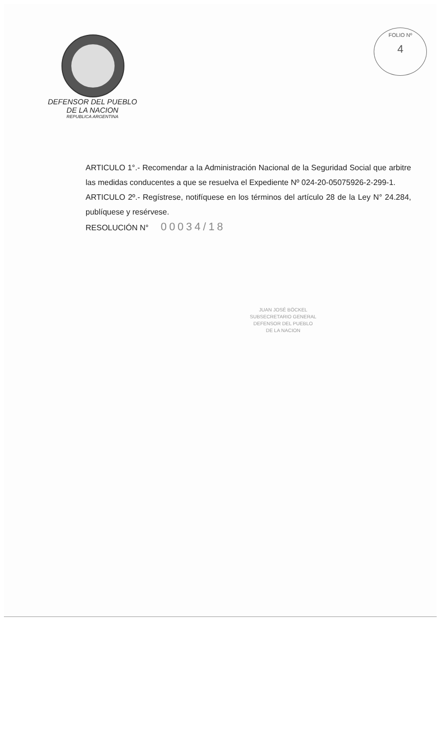DEFENSOR DEL PUEBLO
DE LA NACION
REPUBLICA ARGENTINA
FOLIO Nº
4
ARTICULO 1°.- Recomendar a la Administración Nacional de la Seguridad Social que arbitre las medidas conducentes a que se resuelva el Expediente Nº 024-20-05075926-2-299-1.
ARTICULO 2º.- Regístrese, notifíquese en los términos del artículo 28 de la Ley N° 24.284, publíquese y resérvese.
RESOLUCIÓN N° 00034/18
JUAN JOSÉ BÖCKEL
SUBSECRETARIO GENERAL
DEFENSOR DEL PUEBLO
DE LA NACION